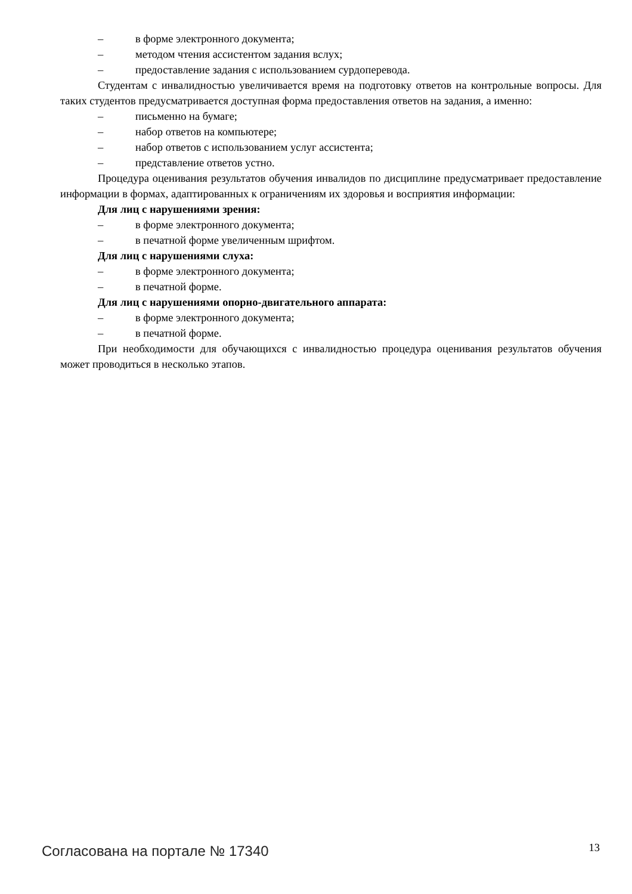– в форме электронного документа;
– методом чтения ассистентом задания вслух;
– предоставление задания с использованием сурдоперевода.
Студентам с инвалидностью увеличивается время на подготовку ответов на контрольные вопросы. Для таких студентов предусматривается доступная форма предоставления ответов на задания, а именно:
– письменно на бумаге;
– набор ответов на компьютере;
– набор ответов с использованием услуг ассистента;
– представление ответов устно.
Процедура оценивания результатов обучения инвалидов по дисциплине предусматривает предоставление информации в формах, адаптированных к ограничениям их здоровья и восприятия информации:
Для лиц с нарушениями зрения:
– в форме электронного документа;
– в печатной форме увеличенным шрифтом.
Для лиц с нарушениями слуха:
– в форме электронного документа;
– в печатной форме.
Для лиц с нарушениями опорно-двигательного аппарата:
– в форме электронного документа;
– в печатной форме.
При необходимости для обучающихся с инвалидностью процедура оценивания результатов обучения может проводиться в несколько этапов.
Согласована на портале № 17340 13